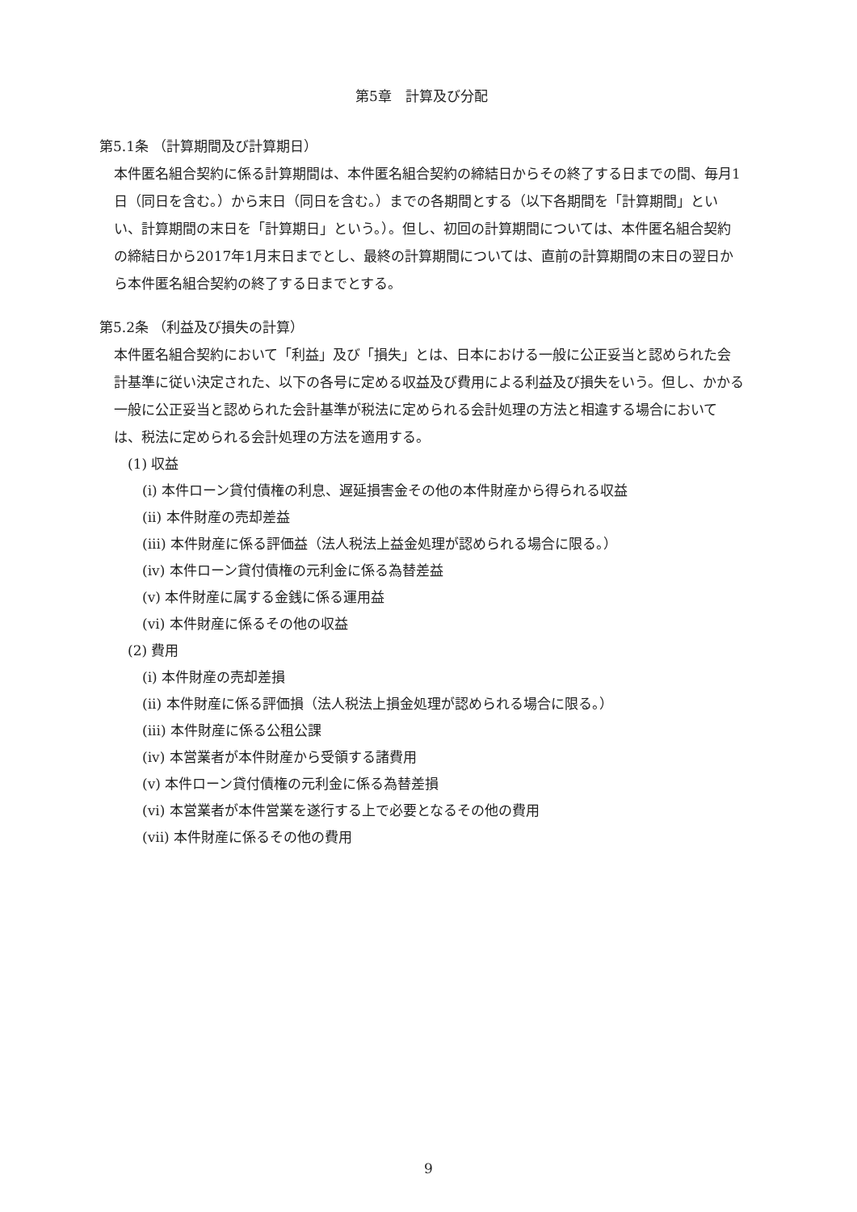第5章　計算及び分配
第5.1条 （計算期間及び計算期日）
本件匿名組合契約に係る計算期間は、本件匿名組合契約の締結日からその終了する日までの間、毎月1日（同日を含む。）から末日（同日を含む。）までの各期間とする（以下各期間を「計算期間」といい、計算期間の末日を「計算期日」という。）。但し、初回の計算期間については、本件匿名組合契約の締結日から2017年1月末日までとし、最終の計算期間については、直前の計算期間の末日の翌日から本件匿名組合契約の終了する日までとする。
第5.2条 （利益及び損失の計算）
本件匿名組合契約において「利益」及び「損失」とは、日本における一般に公正妥当と認められた会計基準に従い決定された、以下の各号に定める収益及び費用による利益及び損失をいう。但し、かかる一般に公正妥当と認められた会計基準が税法に定められる会計処理の方法と相違する場合においては、税法に定められる会計処理の方法を適用する。
(1) 収益
(i) 本件ローン貸付債権の利息、遅延損害金その他の本件財産から得られる収益
(ii) 本件財産の売却差益
(iii) 本件財産に係る評価益（法人税法上益金処理が認められる場合に限る。）
(iv) 本件ローン貸付債権の元利金に係る為替差益
(v) 本件財産に属する金銭に係る運用益
(vi) 本件財産に係るその他の収益
(2) 費用
(i) 本件財産の売却差損
(ii) 本件財産に係る評価損（法人税法上損金処理が認められる場合に限る。）
(iii) 本件財産に係る公租公課
(iv) 本営業者が本件財産から受領する諸費用
(v) 本件ローン貸付債権の元利金に係る為替差損
(vi) 本営業者が本件営業を遂行する上で必要となるその他の費用
(vii) 本件財産に係るその他の費用
9